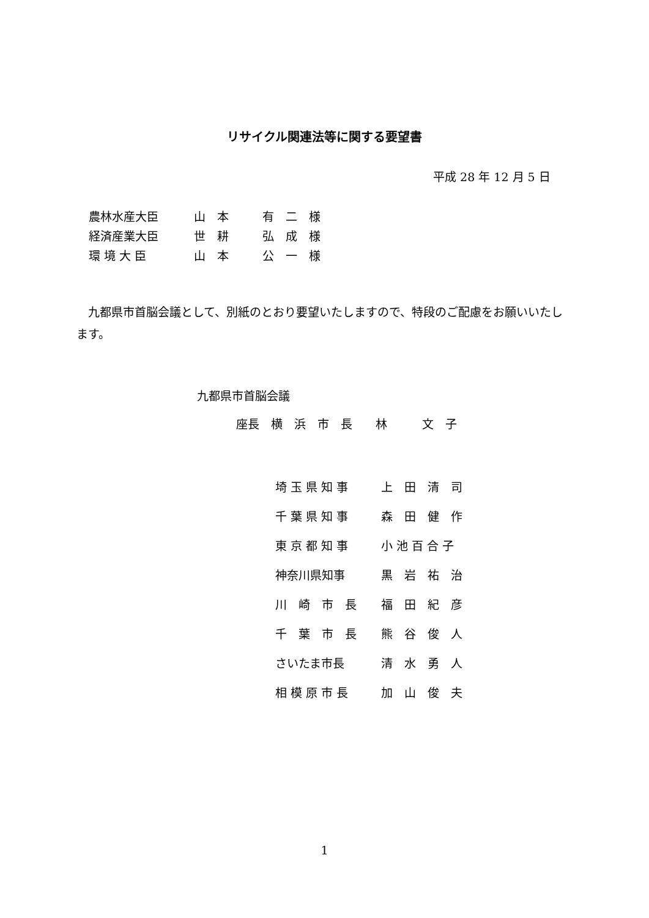リサイクル関連法等に関する要望書
平成 28 年 12 月 5 日
| 農林水産大臣 | 山 本 | 有 二 様 |
| 経済産業大臣 | 世 耕 | 弘 成 様 |
| 環 境 大 臣 | 山 本 | 公 一 様 |
　九都県市首脳会議として、別紙のとおり要望いたしますので、特段のご配慮をお願いいたします。
九都県市首脳会議
座長　横　浜　市　長　　林　　　文　子
| 埼 玉 県 知 事 | 上 田 清 司 |
| 千 葉 県 知 事 | 森 田 健 作 |
| 東 京 都 知 事 | 小 池 百 合 子 |
| 神奈川県知事 | 黒 岩 祐 治 |
| 川 崎 市 長 | 福 田 紀 彦 |
| 千 葉 市 長 | 熊 谷 俊 人 |
| さいたま市長 | 清 水 勇 人 |
| 相 模 原 市 長 | 加 山 俊 夫 |
1